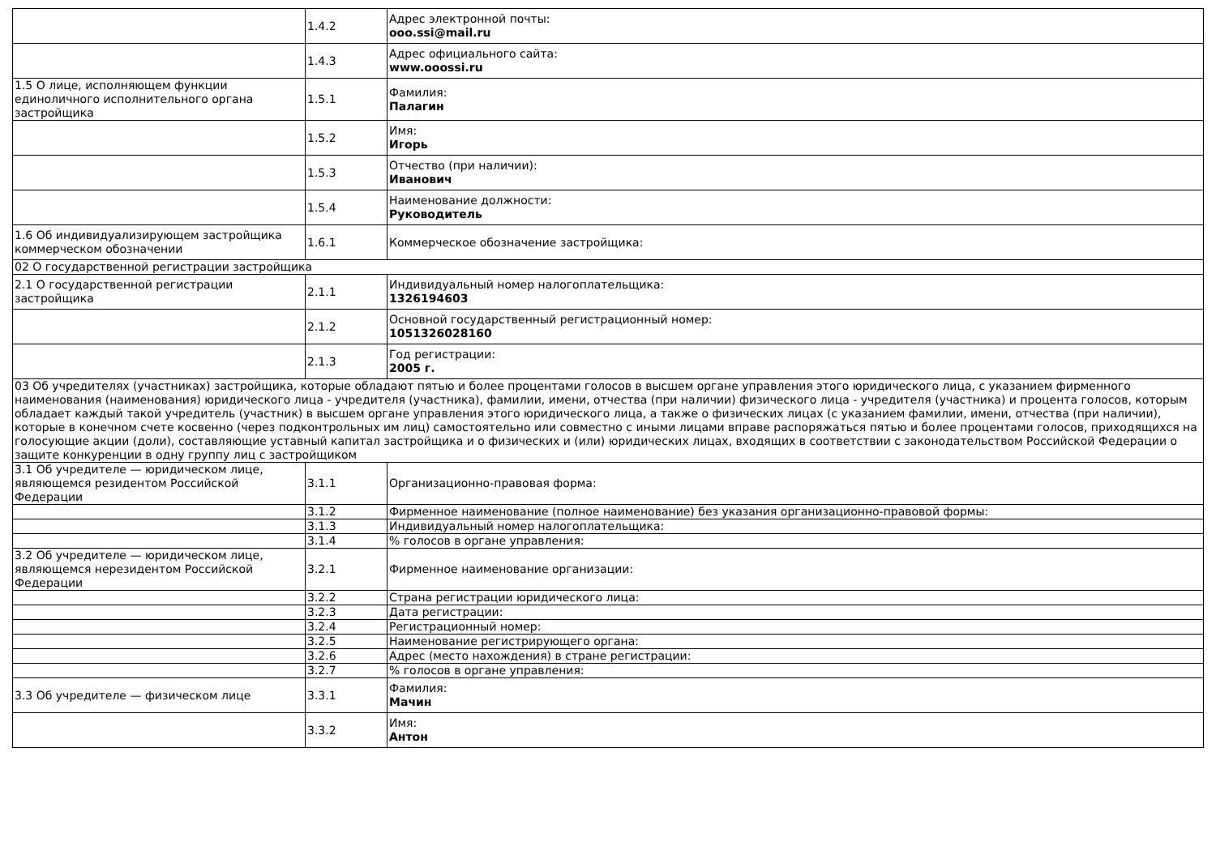| | 1.4.2 | Адрес электронной почты: ooo.ssi@mail.ru |
| | 1.4.3 | Адрес официального сайта: www.ooossi.ru |
| 1.5 О лице, исполняющем функции единоличного исполнительного органа застройщика | 1.5.1 | Фамилия: Палагин |
| | 1.5.2 | Имя: Игорь |
| | 1.5.3 | Отчество (при наличии): Иванович |
| | 1.5.4 | Наименование должности: Руководитель |
| 1.6 Об индивидуализирующем застройщика коммерческом обозначении | 1.6.1 | Коммерческое обозначение застройщика: |
| 02 О государственной регистрации застройщика | | |
| 2.1 О государственной регистрации застройщика | 2.1.1 | Индивидуальный номер налогоплательщика: 1326194603 |
| | 2.1.2 | Основной государственный регистрационный номер: 1051326028160 |
| | 2.1.3 | Год регистрации: 2005 г. |
| 03 Об учредителях (участниках) застройщика, которые обладают пятью и более процентами голосов в высшем органе управления этого юридического лица, с указанием фирменного наименования (наименования) юридического лица - учредителя (участника), фамилии, имени, отчества (при наличии) физического лица - учредителя (участника) и процента голосов, которым обладает каждый такой учредитель (участник) в высшем органе управления этого юридического лица, а также о физических лицах (с указанием фамилии, имени, отчества (при наличии), которые в конечном счете косвенно (через подконтрольных им лиц) самостоятельно или совместно с иными лицами вправе распоряжаться пятью и более процентами голосов, приходящихся на голосующие акции (доли), составляющие уставный капитал застройщика и о физических и (или) юридических лицах, входящих в соответствии с законодательством Российской Федерации о защите конкуренции в одну группу лиц с застройщиком | | |
| 3.1 Об учредителе — юридическом лице, являющемся резидентом Российской Федерации | 3.1.1 | Организационно-правовая форма: |
| | 3.1.2 | Фирменное наименование (полное наименование) без указания организационно-правовой формы: |
| | 3.1.3 | Индивидуальный номер налогоплательщика: |
| | 3.1.4 | % голосов в органе управления: |
| 3.2 Об учредителе — юридическом лице, являющемся нерезидентом Российской Федерации | 3.2.1 | Фирменное наименование организации: |
| | 3.2.2 | Страна регистрации юридического лица: |
| | 3.2.3 | Дата регистрации: |
| | 3.2.4 | Регистрационный номер: |
| | 3.2.5 | Наименование регистрирующего органа: |
| | 3.2.6 | Адрес (место нахождения) в стране регистрации: |
| | 3.2.7 | % голосов в органе управления: |
| 3.3 Об учредителе — физическом лице | 3.3.1 | Фамилия: Мачин |
| | 3.3.2 | Имя: Антон |